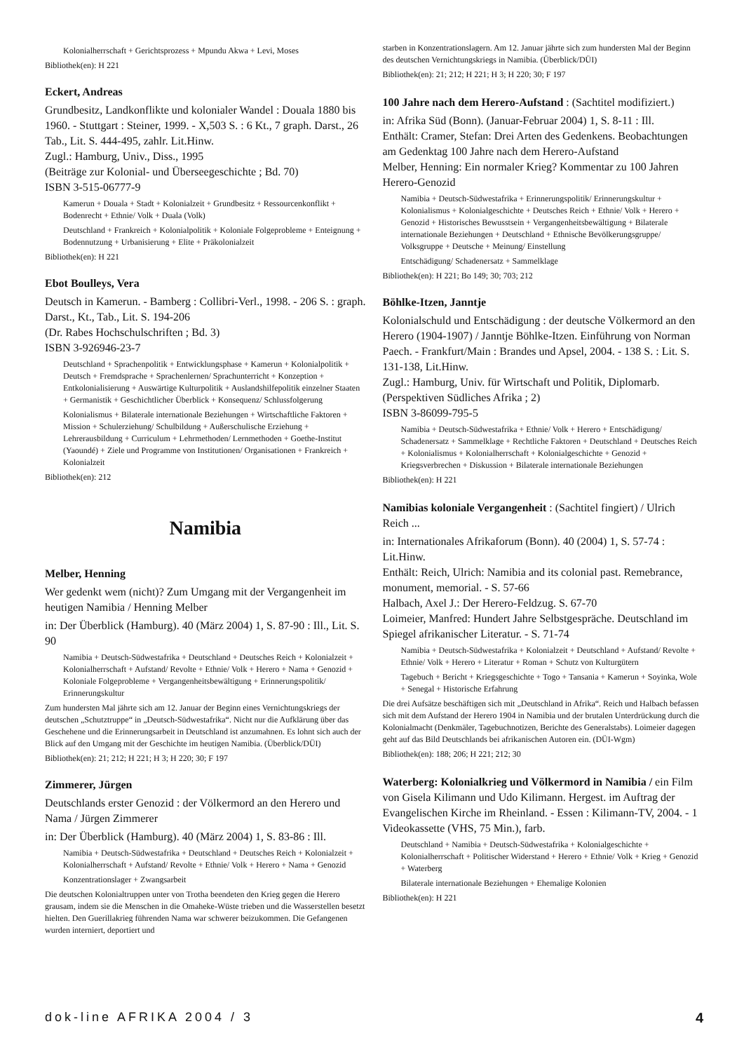Kolonialherrschaft + Gerichtsprozess + Mpundu Akwa + Levi, Moses
Bibliothek(en): H 221
Eckert, Andreas
Grundbesitz, Landkonflikte und kolonialer Wandel : Douala 1880 bis 1960. - Stuttgart : Steiner, 1999. - X,503 S. : 6 Kt., 7 graph. Darst., 26 Tab., Lit. S. 444-495, zahlr. Lit.Hinw.
Zugl.: Hamburg, Univ., Diss., 1995
(Beiträge zur Kolonial- und Überseegeschichte ; Bd. 70)
ISBN 3-515-06777-9
Kamerun + Douala + Stadt + Kolonialzeit + Grundbesitz + Ressourcenkonflikt + Bodenrecht + Ethnie/ Volk + Duala (Volk)
Deutschland + Frankreich + Kolonialpolitik + Koloniale Folgeprobleme + Enteignung + Bodennutzung + Urbanisierung + Elite + Präkolonialzeit
Bibliothek(en): H 221
Ebot Boulleys, Vera
Deutsch in Kamerun. - Bamberg : Collibri-Verl., 1998. - 206 S. : graph. Darst., Kt., Tab., Lit. S. 194-206
(Dr. Rabes Hochschulschriften ; Bd. 3)
ISBN 3-926946-23-7
Deutschland + Sprachenpolitik + Entwicklungsphase + Kamerun + Kolonialpolitik + Deutsch + Fremdsprache + Sprachenlernen/ Sprachunterricht + Konzeption + Entkolonialisierung + Auswärtige Kulturpolitik + Auslandshilfepolitik einzelner Staaten + Germanistik + Geschichtlicher Überblick + Konsequenz/ Schlussfolgerung
Kolonialismus + Bilaterale internationale Beziehungen + Wirtschaftliche Faktoren + Mission + Schulerziehung/ Schulbildung + Außerschulische Erziehung + Lehrerausbildung + Curriculum + Lehrmethoden/ Lernmethoden + Goethe-Institut (Yaoundé) + Ziele und Programme von Institutionen/ Organisationen + Frankreich + Kolonialzeit
Bibliothek(en): 212
Namibia
Melber, Henning
Wer gedenkt wem (nicht)? Zum Umgang mit der Vergangenheit im heutigen Namibia / Henning Melber
in: Der Überblick (Hamburg). 40 (März 2004) 1, S. 87-90 : Ill., Lit. S. 90
Namibia + Deutsch-Südwestafrika + Deutschland + Deutsches Reich + Kolonialzeit + Kolonialherrschaft + Aufstand/ Revolte + Ethnie/ Volk + Herero + Nama + Genozid + Koloniale Folgeprobleme + Vergangenheitsbewältigung + Erinnerungspolitik/ Erinnerungskultur
Zum hundersten Mal jährte sich am 12. Januar der Beginn eines Vernichtungskriegs der deutschen „Schutztruppe“ in „Deutsch-Südwestafrika“. Nicht nur die Aufklärung über das Geschehene und die Erinnerungsarbeit in Deutschland ist anzumahnen. Es lohnt sich auch der Blick auf den Umgang mit der Geschichte im heutigen Namibia. (Überblick/DÜI)
Bibliothek(en): 21; 212; H 221; H 3; H 220; 30; F 197
Zimmerer, Jürgen
Deutschlands erster Genozid : der Völkermord an den Herero und Nama / Jürgen Zimmerer
in: Der Überblick (Hamburg). 40 (März 2004) 1, S. 83-86 : Ill.
Namibia + Deutsch-Südwestafrika + Deutschland + Deutsches Reich + Kolonialzeit + Kolonialherrschaft + Aufstand/ Revolte + Ethnie/ Volk + Herero + Nama + Genozid
Konzentrationslager + Zwangsarbeit
Die deutschen Kolonialtruppen unter von Trotha beendeten den Krieg gegen die Herero grausam, indem sie die Menschen in die Omaheke-Wüste trieben und die Wasserstellen besetzt hielten. Den Guerillakrieg führenden Nama war schwerer beizukommen. Die Gefangenen wurden interniert, deportiert und
starben in Konzentrationslagern. Am 12. Januar jährte sich zum hundersten Mal der Beginn des deutschen Vernichtungskriegs in Namibia. (Überblick/DÜI)
Bibliothek(en): 21; 212; H 221; H 3; H 220; 30; F 197
100 Jahre nach dem Herero-Aufstand : (Sachtitel modifiziert.)
in: Afrika Süd (Bonn). (Januar-Februar 2004) 1, S. 8-11 : Ill.
Enthält: Cramer, Stefan: Drei Arten des Gedenkens. Beobachtungen am Gedenktag 100 Jahre nach dem Herero-Aufstand
Melber, Henning: Ein normaler Krieg? Kommentar zu 100 Jahren Herero-Genozid
Namibia + Deutsch-Südwestafrika + Erinnerungspolitik/ Erinnerungskultur + Kolonialismus + Kolonialgeschichte + Deutsches Reich + Ethnie/ Volk + Herero + Genozid + Historisches Bewusstsein + Vergangenheitsbewältigung + Bilaterale internationale Beziehungen + Deutschland + Ethnische Bevölkerungsgruppe/ Volksgruppe + Deutsche + Meinung/ Einstellung
Entschädigung/ Schadenersatz + Sammelklage
Bibliothek(en): H 221; Bo 149; 30; 703; 212
Böhlke-Itzen, Janntje
Kolonialschuld und Entschädigung : der deutsche Völkermord an den Herero (1904-1907) / Janntje Böhlke-Itzen. Einführung von Norman Paech. - Frankfurt/Main : Brandes und Apsel, 2004. - 138 S. : Lit. S. 131-138, Lit.Hinw.
Zugl.: Hamburg, Univ. für Wirtschaft und Politik, Diplomarb.
(Perspektiven Südliches Afrika ; 2)
ISBN 3-86099-795-5
Namibia + Deutsch-Südwestafrika + Ethnie/ Volk + Herero + Entschädigung/ Schadenersatz + Sammelklage + Rechtliche Faktoren + Deutschland + Deutsches Reich + Kolonialismus + Kolonialherrschaft + Kolonialgeschichte + Genozid + Kriegsverbrechen + Diskussion + Bilaterale internationale Beziehungen
Bibliothek(en): H 221
Namibias koloniale Vergangenheit : (Sachtitel fingiert) / Ulrich Reich ...
in: Internationales Afrikaforum (Bonn). 40 (2004) 1, S. 57-74 : Lit.Hinw.
Enthält: Reich, Ulrich: Namibia and its colonial past. Remebrance, monument, memorial. - S. 57-66
Halbach, Axel J.: Der Herero-Feldzug. S. 67-70
Loimeier, Manfred: Hundert Jahre Selbstgespräche. Deutschland im Spiegel afrikanischer Literatur. - S. 71-74
Namibia + Deutsch-Südwestafrika + Kolonialzeit + Deutschland + Aufstand/ Revolte + Ethnie/ Volk + Herero + Literatur + Roman + Schutz von Kulturgütern
Tagebuch + Bericht + Kriegsgeschichte + Togo + Tansania + Kamerun + Soyinka, Wole + Senegal + Historische Erfahrung
Die drei Aufsätze beschäftigen sich mit „Deutschland in Afrika“. Reich und Halbach befassen sich mit dem Aufstand der Herero 1904 in Namibia und der brutalen Unterdrückung durch die Kolonialmacht (Denkmäler, Tagebuchnotizen, Berichte des Generalstabs). Loimeier dagegen geht auf das Bild Deutschlands bei afrikanischen Autoren ein. (DÜI-Wgm)
Bibliothek(en): 188; 206; H 221; 212; 30
Waterberg: Kolonialkrieg und Völkermord in Namibia / ein Film von Gisela Kilimann und Udo Kilimann. Hergest. im Auftrag der Evangelischen Kirche im Rheinland. - Essen : Kilimann-TV, 2004. - 1 Videokassette (VHS, 75 Min.), farb.
Deutschland + Namibia + Deutsch-Südwestafrika + Kolonialgeschichte + Kolonialherrschaft + Politischer Widerstand + Herero + Ethnie/ Volk + Krieg + Genozid + Waterberg
Bilaterale internationale Beziehungen + Ehemalige Kolonien
Bibliothek(en): H 221
dok-line AFRIKA 2004 / 3 4